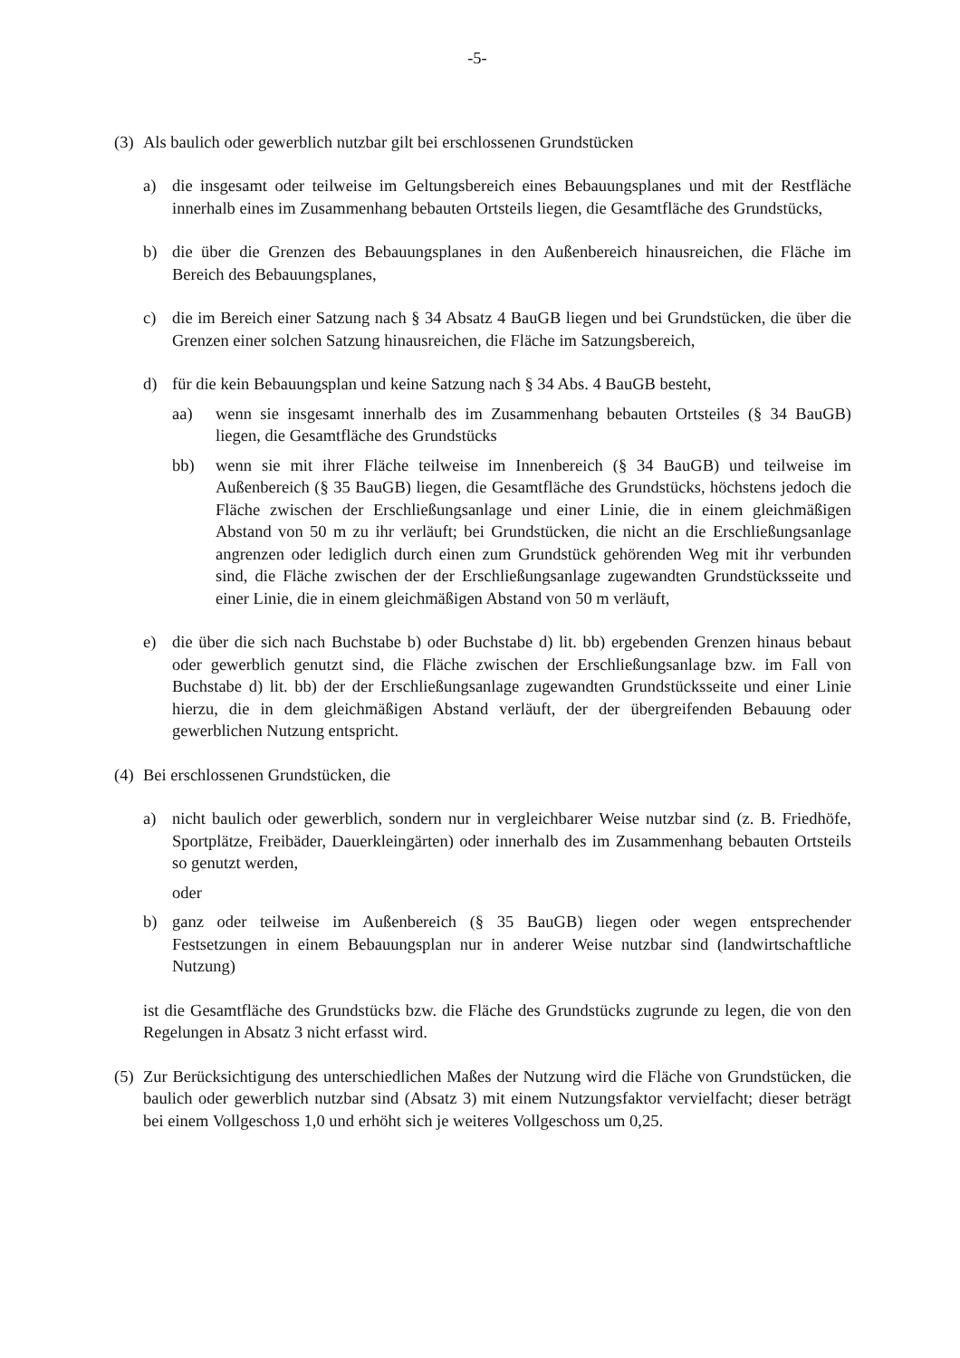-5-
(3) Als baulich oder gewerblich nutzbar gilt bei erschlossenen Grundstücken
a) die insgesamt oder teilweise im Geltungsbereich eines Bebauungsplanes und mit der Restfläche innerhalb eines im Zusammenhang bebauten Ortsteils liegen, die Gesamtfläche des Grundstücks,
b) die über die Grenzen des Bebauungsplanes in den Außenbereich hinausreichen, die Fläche im Bereich des Bebauungsplanes,
c) die im Bereich einer Satzung nach § 34 Absatz 4 BauGB liegen und bei Grundstücken, die über die Grenzen einer solchen Satzung hinausreichen, die Fläche im Satzungsbereich,
d) für die kein Bebauungsplan und keine Satzung nach § 34 Abs. 4 BauGB besteht,
aa) wenn sie insgesamt innerhalb des im Zusammenhang bebauten Ortsteiles (§ 34 BauGB) liegen, die Gesamtfläche des Grundstücks
bb) wenn sie mit ihrer Fläche teilweise im Innenbereich (§ 34 BauGB) und teilweise im Außenbereich (§ 35 BauGB) liegen, die Gesamtfläche des Grundstücks, höchstens jedoch die Fläche zwischen der Erschließungsanlage und einer Linie, die in einem gleichmäßigen Abstand von 50 m zu ihr verläuft; bei Grundstücken, die nicht an die Erschließungsanlage angrenzen oder lediglich durch einen zum Grundstück gehörenden Weg mit ihr verbunden sind, die Fläche zwischen der der Erschließungsanlage zugewandten Grundstücksseite und einer Linie, die in einem gleichmäßigen Abstand von 50 m verläuft,
e) die über die sich nach Buchstabe b) oder Buchstabe d) lit. bb) ergebenden Grenzen hinaus bebaut oder gewerblich genutzt sind, die Fläche zwischen der Erschließungsanlage bzw. im Fall von Buchstabe d) lit. bb) der der Erschließungsanlage zugewandten Grundstücksseite und einer Linie hierzu, die in dem gleichmäßigen Abstand verläuft, der der übergreifenden Bebauung oder gewerblichen Nutzung entspricht.
(4) Bei erschlossenen Grundstücken, die
a) nicht baulich oder gewerblich, sondern nur in vergleichbarer Weise nutzbar sind (z. B. Friedhöfe, Sportplätze, Freibäder, Dauerkleingärten) oder innerhalb des im Zusammenhang bebauten Ortsteils so genutzt werden,
oder
b) ganz oder teilweise im Außenbereich (§ 35 BauGB) liegen oder wegen entsprechender Festsetzungen in einem Bebauungsplan nur in anderer Weise nutzbar sind (landwirtschaftliche Nutzung)
ist die Gesamtfläche des Grundstücks bzw. die Fläche des Grundstücks zugrunde zu legen, die von den Regelungen in Absatz 3 nicht erfasst wird.
(5) Zur Berücksichtigung des unterschiedlichen Maßes der Nutzung wird die Fläche von Grundstücken, die baulich oder gewerblich nutzbar sind (Absatz 3) mit einem Nutzungsfaktor vervielfacht; dieser beträgt bei einem Vollgeschoss 1,0 und erhöht sich je weiteres Vollgeschoss um 0,25.